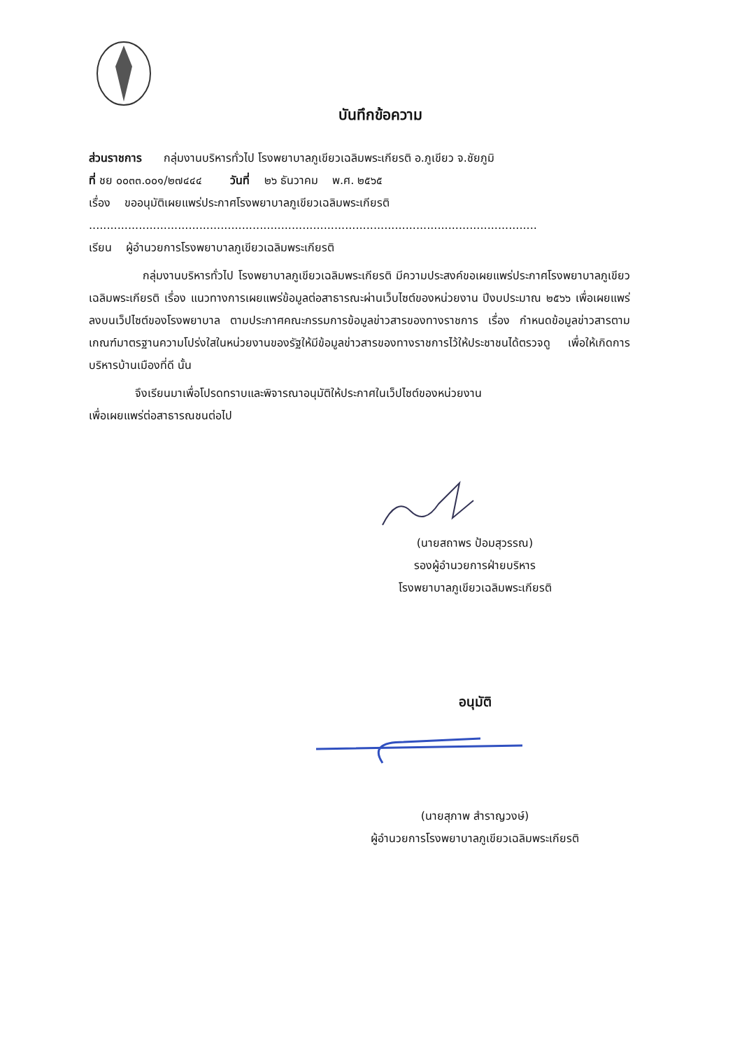บันทึกข้อความ
ส่วนราชการ กลุ่มงานบริหารทั่วไป โรงพยาบาลภูเขียวเฉลิมพระเกียรติ อ.ภูเขียว จ.ชัยภูมิ
ที่ ชย ๐๐๓๓.๐๐๑/๒๗๔๔๔ วันที่ ๒๖ ธันวาคม พ.ศ. ๒๕๖๕
เรื่อง ขออนุมัติเผยแพร่ประกาศโรงพยาบาลภูเขียวเฉลิมพระเกียรติ
..............................................................................................................................
เรียน ผู้อำนวยการโรงพยาบาลภูเขียวเฉลิมพระเกียรติ
กลุ่มงานบริหารทั่วไป โรงพยาบาลภูเขียวเฉลิมพระเกียรติ มีความประสงค์ขอเผยแพร่ประกาศโรงพยาบาลภูเขียวเฉลิมพระเกียรติ เรื่อง แนวทางการเผยแพร่ข้อมูลต่อสาธารณะผ่านเว็บไซต์ของหน่วยงาน ปีงบประมาณ ๒๕๖๖ เพื่อเผยแพร่ลงบนเว็ปไซต์ของโรงพยาบาล ตามประกาศคณะกรรมการข้อมูลข่าวสารของทางราชการ เรื่อง กำหนดข้อมูลข่าวสารตามเกณฑ์มาตรฐานความโปร่งใสในหน่วยงานของรัฐให้มีข้อมูลข่าวสารของทางราชการไว้ให้ประชาชนได้ตรวจดู เพื่อให้เกิดการบริหารบ้านเมืองที่ดี นั้น
จึงเรียนมาเพื่อโปรดทราบและพิจารณาอนุมัติให้ประกาศในเว็ปไซต์ของหน่วยงาน
เพื่อเผยแพร่ต่อสาธารณชนต่อไป
(นายสถาพร ป้อมสุวรรณ)
รองผู้อำนวยการฝ่ายบริหาร
โรงพยาบาลภูเขียวเฉลิมพระเกียรติ
อนุมัติ
(นายสุภาพ สำราญวงษ์)
ผู้อำนวยการโรงพยาบาลภูเขียวเฉลิมพระเกียรติ